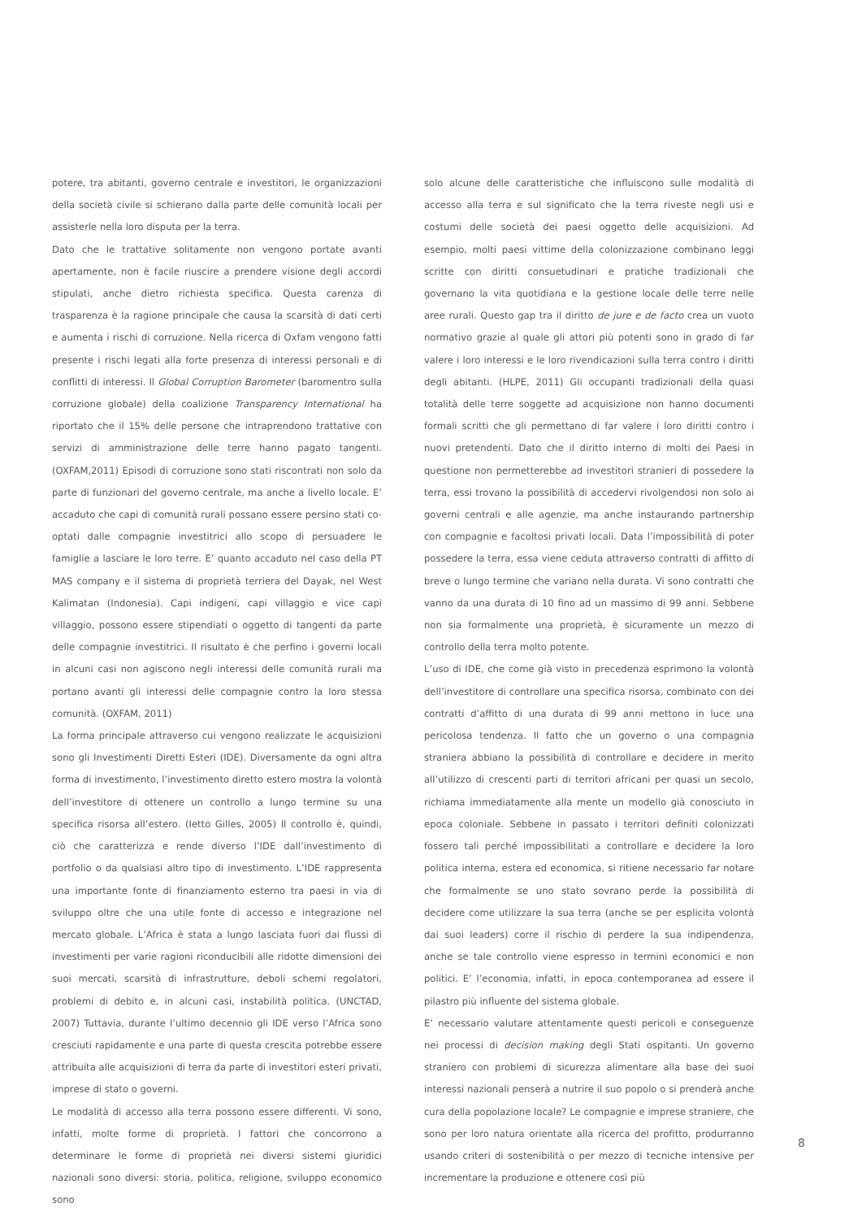potere, tra abitanti, governo centrale e investitori, le organizzazioni della società civile si schierano dalla parte delle comunità locali per assisterle nella loro disputa per la terra.
Dato che le trattative solitamente non vengono portate avanti apertamente, non è facile riuscire a prendere visione degli accordi stipulati, anche dietro richiesta specifica. Questa carenza di trasparenza è la ragione principale che causa la scarsità di dati certi e aumenta i rischi di corruzione. Nella ricerca di Oxfam vengono fatti presente i rischi legati alla forte presenza di interessi personali e di conflitti di interessi. Il Global Corruption Barometer (baromentro sulla corruzione globale) della coalizione Transparency International ha riportato che il 15% delle persone che intraprendono trattative con servizi di amministrazione delle terre hanno pagato tangenti. (OXFAM,2011) Episodi di corruzione sono stati riscontrati non solo da parte di funzionari del governo centrale, ma anche a livello locale. E’ accaduto che capi di comunità rurali possano essere persino stati co-optati dalle compagnie investitrici allo scopo di persuadere le famiglie a lasciare le loro terre. E’ quanto accaduto nel caso della PT MAS company e il sistema di proprietà terriera del Dayak, nel West Kalimatan (Indonesia). Capi indigeni, capi villaggio e vice capi villaggio, possono essere stipendiati o oggetto di tangenti da parte delle compagnie investitrici. Il risultato è che perfino i governi locali in alcuni casi non agiscono negli interessi delle comunità rurali ma portano avanti gli interessi delle compagnie contro la loro stessa comunità. (OXFAM, 2011)
La forma principale attraverso cui vengono realizzate le acquisizioni sono gli Investimenti Diretti Esteri (IDE). Diversamente da ogni altra forma di investimento, l’investimento diretto estero mostra la volontà dell’investitore di ottenere un controllo a lungo termine su una specifica risorsa all’estero. (Ietto Gilles, 2005) Il controllo è, quindi, ciò che caratterizza e rende diverso l’IDE dall’investimento di portfolio o da qualsiasi altro tipo di investimento. L’IDE rappresenta una importante fonte di finanziamento esterno tra paesi in via di sviluppo oltre che una utile fonte di accesso e integrazione nel mercato globale. L’Africa è stata a lungo lasciata fuori dai flussi di investimenti per varie ragioni riconducibili alle ridotte dimensioni dei suoi mercati, scarsità di infrastrutture, deboli schemi regolatori, problemi di debito e, in alcuni casi, instabilità politica. (UNCTAD, 2007) Tuttavia, durante l’ultimo decennio gli IDE verso l’Africa sono cresciuti rapidamente e una parte di questa crescita potrebbe essere attribuita alle acquisizioni di terra da parte di investitori esteri privati, imprese di stato o governi.
Le modalità di accesso alla terra possono essere differenti. Vi sono, infatti, molte forme di proprietà. I fattori che concorrono a determinare le forme di proprietà nei diversi sistemi giuridici nazionali sono diversi: storia, politica, religione, sviluppo economico sono
solo alcune delle caratteristiche che influiscono sulle modalità di accesso alla terra e sul significato che la terra riveste negli usi e costumi delle società dei paesi oggetto delle acquisizioni. Ad esempio, molti paesi vittime della colonizzazione combinano leggi scritte con diritti consuetudinari e pratiche tradizionali che governano la vita quotidiana e la gestione locale delle terre nelle aree rurali. Questo gap tra il diritto de jure e de facto crea un vuoto normativo grazie al quale gli attori più potenti sono in grado di far valere i loro interessi e le loro rivendicazioni sulla terra contro i diritti degli abitanti. (HLPE, 2011) Gli occupanti tradizionali della quasi totalità delle terre soggette ad acquisizione non hanno documenti formali scritti che gli permettano di far valere i loro diritti contro i nuovi pretendenti. Dato che il diritto interno di molti dei Paesi in questione non permetterebbe ad investitori stranieri di possedere la terra, essi trovano la possibilità di accedervi rivolgendosi non solo ai governi centrali e alle agenzie, ma anche instaurando partnership con compagnie e facoltosi privati locali. Data l’impossibilità di poter possedere la terra, essa viene ceduta attraverso contratti di affitto di breve o lungo termine che variano nella durata. Vi sono contratti che vanno da una durata di 10 fino ad un massimo di 99 anni. Sebbene non sia formalmente una proprietà, è sicuramente un mezzo di controllo della terra molto potente.
L’uso di IDE, che come già visto in precedenza esprimono la volontà dell’investitore di controllare una specifica risorsa, combinato con dei contratti d’affitto di una durata di 99 anni mettono in luce una pericolosa tendenza. Il fatto che un governo o una compagnia straniera abbiano la possibilità di controllare e decidere in merito all’utilizzo di crescenti parti di territori africani per quasi un secolo, richiama immediatamente alla mente un modello già conosciuto in epoca coloniale. Sebbene in passato i territori definiti colonizzati fossero tali perché impossibilitati a controllare e decidere la loro politica interna, estera ed economica, si ritiene necessario far notare che formalmente se uno stato sovrano perde la possibilità di decidere come utilizzare la sua terra (anche se per esplicita volontà dai suoi leaders) corre il rischio di perdere la sua indipendenza, anche se tale controllo viene espresso in termini economici e non politici. E’ l’economia, infatti, in epoca contemporanea ad essere il pilastro più influente del sistema globale.
E’ necessario valutare attentamente questi pericoli e conseguenze nei processi di decision making degli Stati ospitanti. Un governo straniero con problemi di sicurezza alimentare alla base dei suoi interessi nazionali penserà a nutrire il suo popolo o si prenderà anche cura della popolazione locale? Le compagnie e imprese straniere, che sono per loro natura orientate alla ricerca del profitto, produrranno usando criteri di sostenibilità o per mezzo di tecniche intensive per incrementare la produzione e ottenere così più
8